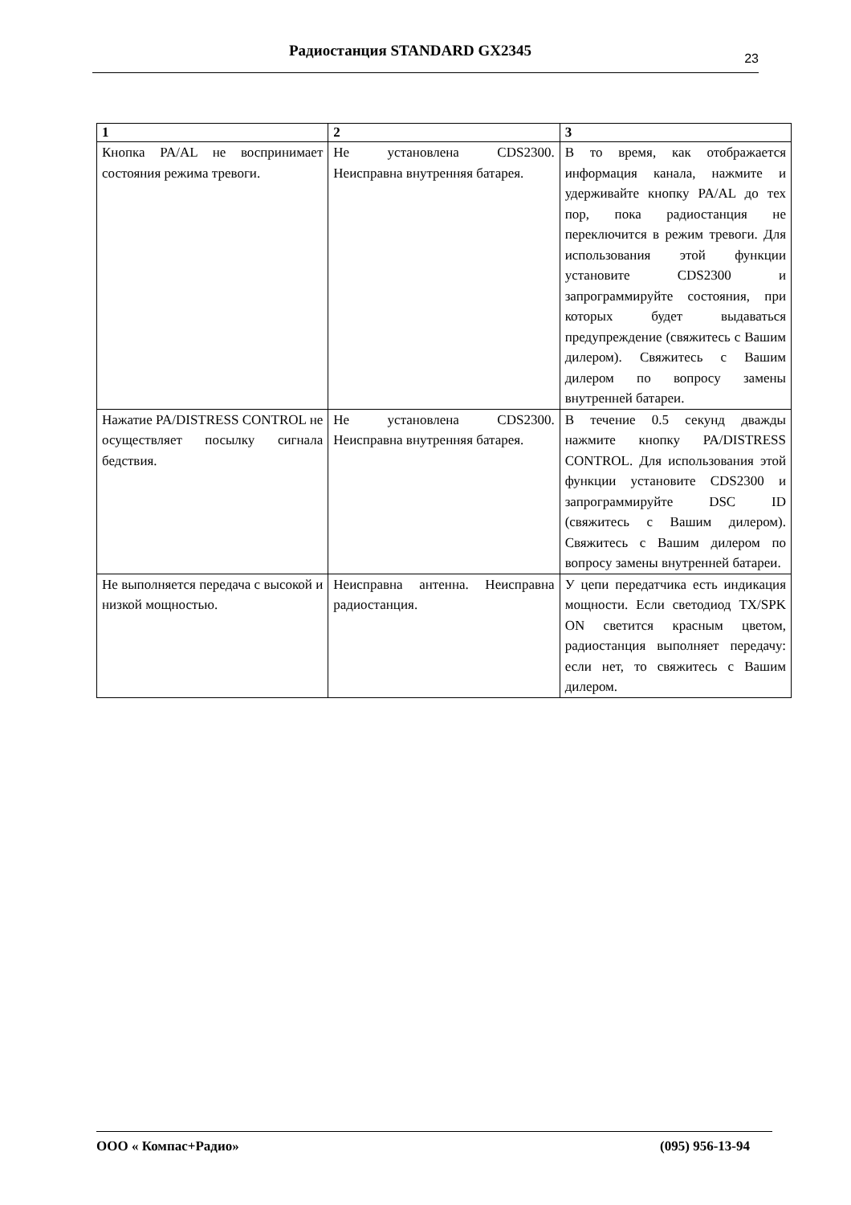Радиостанция STANDARD GX2345 23
| 1 | 2 | 3 |
| --- | --- | --- |
| Кнопка PA/AL не воспринимает состояния режима тревоги. | Не установлена CDS2300. Неисправна внутренняя батарея. | В то время, как отображается информация канала, нажмите и удерживайте кнопку PA/AL до тех пор, пока радиостанция не переключится в режим тревоги. Для использования этой функции установите CDS2300 и запрограммируйте состояния, при которых будет выдаваться предупреждение (свяжитесь с Вашим дилером). Свяжитесь с Вашим дилером по вопросу замены внутренней батареи. |
| Нажатие PA/DISTRESS CONTROL не осуществляет посылку сигнала бедствия. | Не установлена CDS2300. Неисправна внутренняя батарея. | В течение 0.5 секунд дважды нажмите кнопку PA/DISTRESS CONTROL. Для использования этой функции установите CDS2300 и запрограммируйте DSC ID (свяжитесь с Вашим дилером). Свяжитесь с Вашим дилером по вопросу замены внутренней батареи. |
| Не выполняется передача с высокой и низкой мощностью. | Неисправна антенна. Неисправна радиостанция. | У цепи передатчика есть индикация мощности. Если светодиод TX/SPK ON светится красным цветом, радиостанция выполняет передачу: если нет, то свяжитесь с Вашим дилером. |
ООО « Компас+Радио» (095) 956-13-94